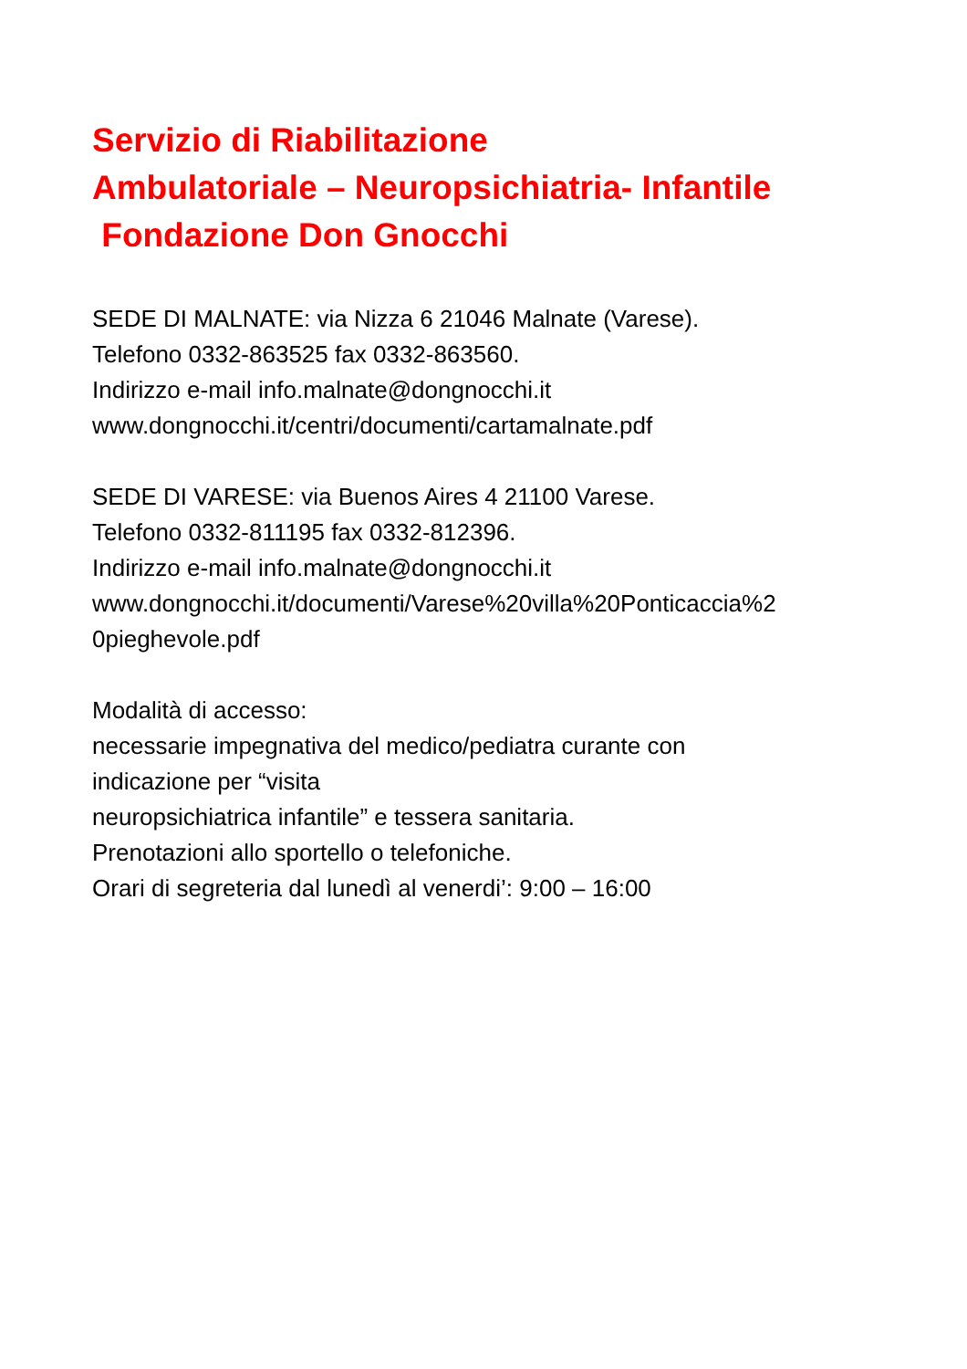Servizio di Riabilitazione
Ambulatoriale – Neuropsichiatria- Infantile
Fondazione Don Gnocchi
SEDE DI MALNATE: via Nizza 6 21046 Malnate (Varese).
Telefono 0332-863525 fax 0332-863560.
Indirizzo e-mail info.malnate@dongnocchi.it
www.dongnocchi.it/centri/documenti/cartamalnate.pdf
SEDE DI VARESE: via Buenos Aires 4 21100 Varese.
Telefono 0332-811195 fax 0332-812396.
Indirizzo e-mail info.malnate@dongnocchi.it
www.dongnocchi.it/documenti/Varese%20villa%20Ponticaccia%2
0pieghevole.pdf
Modalità di accesso:
necessarie impegnativa del medico/pediatra curante con
indicazione per “visita
neuropsichiatrica infantile” e tessera sanitaria.
Prenotazioni allo sportello o telefoniche.
Orari di segreteria dal lunedì al venerdi’: 9:00 – 16:00